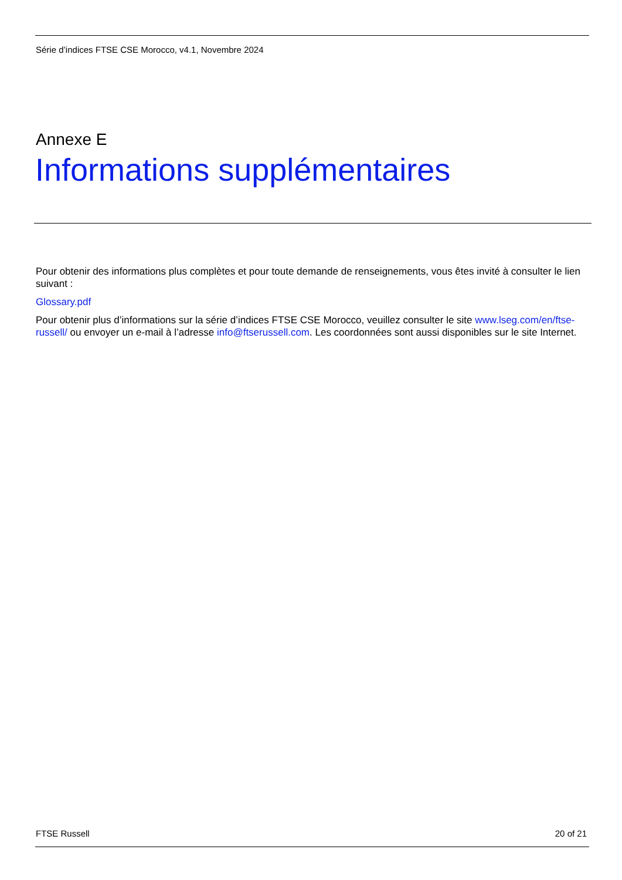Série d’indices FTSE CSE Morocco, v4.1, Novembre 2024
Annexe E
Informations supplémentaires
Pour obtenir des informations plus complètes et pour toute demande de renseignements, vous êtes invité à consulter le lien suivant :
Glossary.pdf
Pour obtenir plus d’informations sur la série d’indices FTSE CSE Morocco, veuillez consulter le site www.lseg.com/en/ftse-russell/ ou envoyer un e-mail à l’adresse info@ftserussell.com. Les coordonnées sont aussi disponibles sur le site Internet.
FTSE Russell 20 of 21